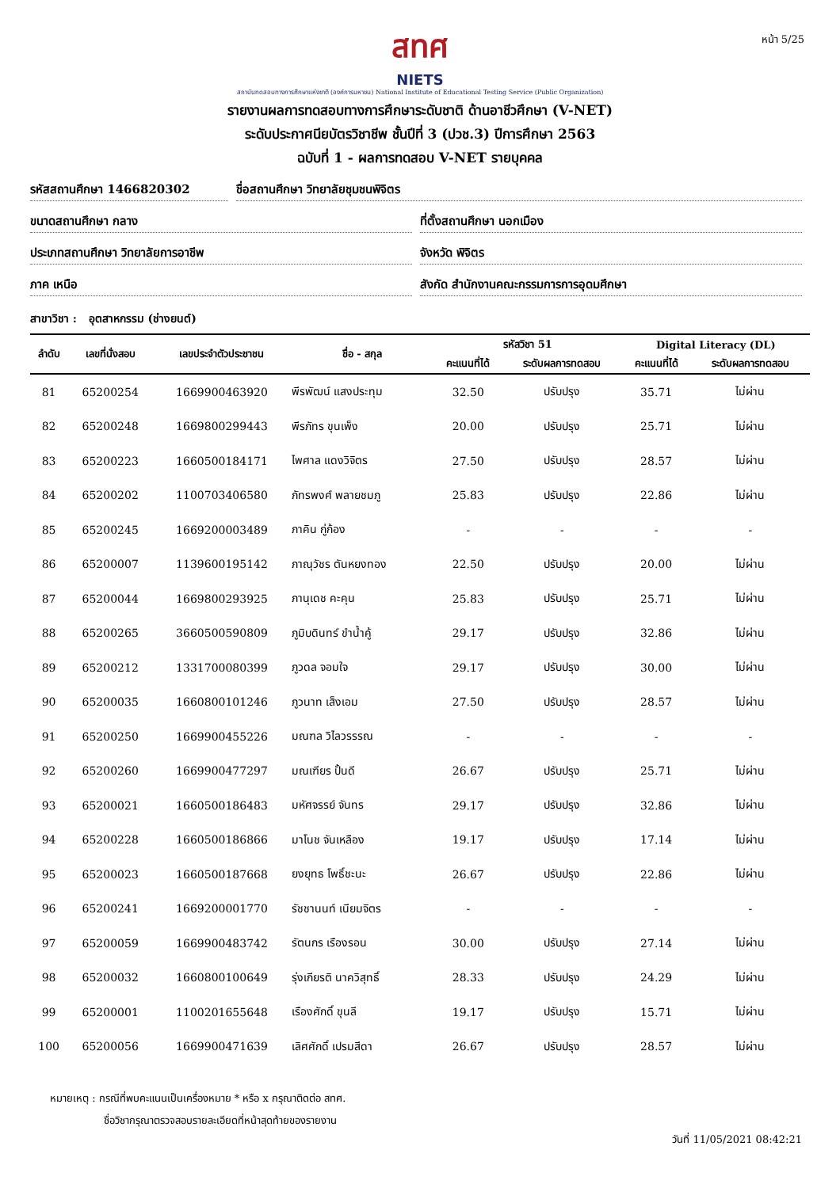หน้า 5/25
สทศ
NIETS
สถาบันทดสอบทางการศึกษาแห่งชาติ (องค์การมหาชน) National Institute of Educational Testing Service (Public Organization)
รายงานผลการทดสอบทางการศึกษาระดับชาติ ด้านอาชีวศึกษา (V-NET)
ระดับประกาศนียบัตรวิชาชีพ ชั้นปีที่ 3 (ปวช.3) ปีการศึกษา 2563
ฉบับที่ 1 - ผลการทดสอบ V-NET รายบุคคล
รหัสสถานศึกษา 1466820302 ชื่อสถานศึกษา วิทยาลัยชุมชนพิจิตร
ขนาดสถานศึกษา กลาง ที่ตั้งสถานศึกษา นอกเมือง
ประเภทสถานศึกษา วิทยาลัยการอาชีพ
จังหวัด พิจิตร
ภาค เหนือ สังกัด สำนักงานคณะกรรมการการอุดมศึกษา
สาขาวิชา : อุตสาหกรรม (ช่างยนต์)
| ลำดับ | เลขที่นั่งสอบ | เลขประจำตัวประชาชน | ชื่อ - สกุล | รหัสวิชา 51 | | Digital Literacy (DL) | |
| --- | --- | --- | --- | --- | --- | --- | --- |
| | | | | คะแนนที่ได้ | ระดับผลการทดสอบ | คะแนนที่ได้ | ระดับผลการทดสอบ |
| 81 | 65200254 | 1669900463920 | พีรพัฒน์ แสงประทุม | 32.50 | ปรับปรุง | 35.71 | ไม่ผ่าน |
| 82 | 65200248 | 1669800299443 | พีรภัทร ขุนเพ็ง | 20.00 | ปรับปรุง | 25.71 | ไม่ผ่าน |
| 83 | 65200223 | 1660500184171 | ไพศาล แดงวิจิตร | 27.50 | ปรับปรุง | 28.57 | ไม่ผ่าน |
| 84 | 65200202 | 1100703406580 | ภัทรพงศ์ พลายชมภู | 25.83 | ปรับปรุง | 22.86 | ไม่ผ่าน |
| 85 | 65200245 | 1669200003489 | ภาคิน กู่ก้อง | - | - | - | - |
| 86 | 65200007 | 1139600195142 | ภาณุวัชร ตันหยงทอง | 22.50 | ปรับปรุง | 20.00 | ไม่ผ่าน |
| 87 | 65200044 | 1669800293925 | ภานุเดช คะคุน | 25.83 | ปรับปรุง | 25.71 | ไม่ผ่าน |
| 88 | 65200265 | 3660500590809 | ภูมิบดินทร์ ขำน้ำคู้ | 29.17 | ปรับปรุง | 32.86 | ไม่ผ่าน |
| 89 | 65200212 | 1331700080399 | ภูวดล จอมใจ | 29.17 | ปรับปรุง | 30.00 | ไม่ผ่าน |
| 90 | 65200035 | 1660800101246 | ภูวนาท เส็งเอม | 27.50 | ปรับปรุง | 28.57 | ไม่ผ่าน |
| 91 | 65200250 | 1669900455226 | มณฑล วิไลวรรรณ | - | - | - | - |
| 92 | 65200260 | 1669900477297 | มณเฑียร ปั้นดี | 26.67 | ปรับปรุง | 25.71 | ไม่ผ่าน |
| 93 | 65200021 | 1660500186483 | มหัศจรรย์ จันทร | 29.17 | ปรับปรุง | 32.86 | ไม่ผ่าน |
| 94 | 65200228 | 1660500186866 | มาโนช จันเหลือง | 19.17 | ปรับปรุง | 17.14 | ไม่ผ่าน |
| 95 | 65200023 | 1660500187668 | ยงยุทธ โพธิ์ชะนะ | 26.67 | ปรับปรุง | 22.86 | ไม่ผ่าน |
| 96 | 65200241 | 1669200001770 | รัชชานนท์ เนียมจิตร | - | - | - | - |
| 97 | 65200059 | 1669900483742 | รัตนกร เรืองรอน | 30.00 | ปรับปรุง | 27.14 | ไม่ผ่าน |
| 98 | 65200032 | 1660800100649 | รุ่งเกียรติ นาควิสุทธิ์ | 28.33 | ปรับปรุง | 24.29 | ไม่ผ่าน |
| 99 | 65200001 | 1100201655648 | เรืองศักดิ์ ขุนลี | 19.17 | ปรับปรุง | 15.71 | ไม่ผ่าน |
| 100 | 65200056 | 1669900471639 | เลิศศักดิ์ เปรมสีดา | 26.67 | ปรับปรุง | 28.57 | ไม่ผ่าน |
หมายเหตุ : กรณีที่พบคะแนนเป็นเครื่องหมาย * หรือ x กรุณาติดต่อ สทศ.
ชื่อวิชากรุณาตรวจสอบรายละเอียดที่หน้าสุดท้ายของรายงาน
วันที่ 11/05/2021 08:42:21